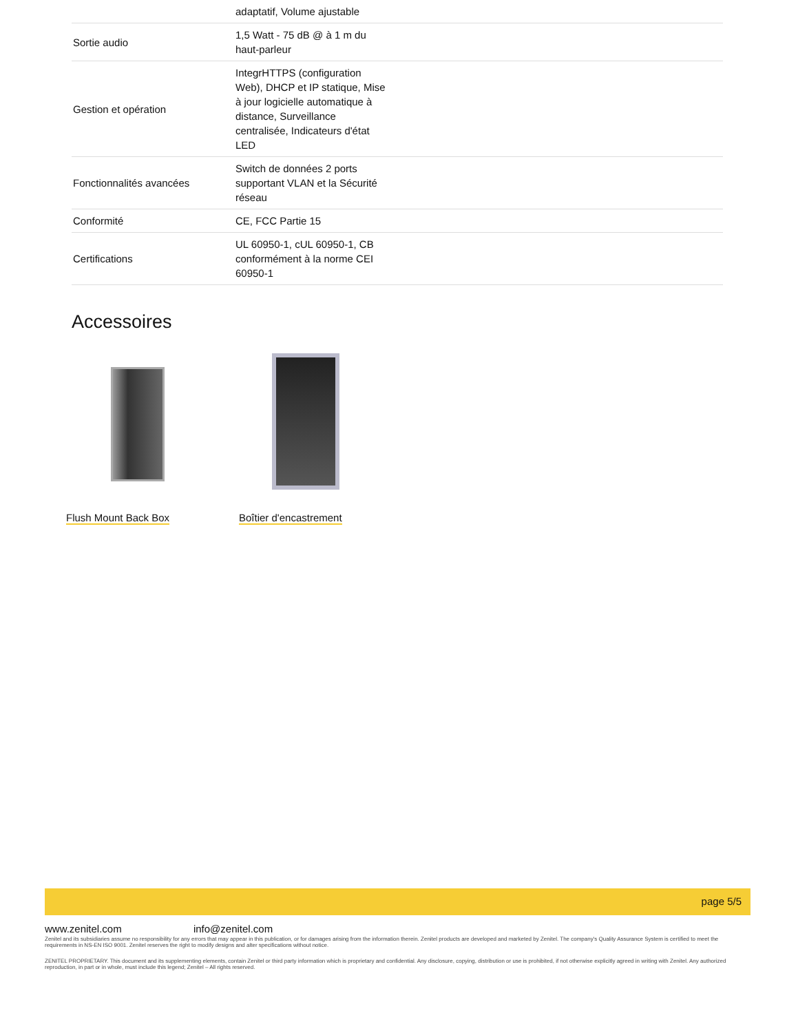| | adaptatif, Volume ajustable | |
| Sortie audio | 1,5 Watt - 75 dB @ à 1 m du haut-parleur | |
| Gestion et opération | IntegrHTTPS (configuration Web), DHCP et IP statique, Mise à jour logicielle automatique à distance, Surveillance centralisée, Indicateurs d'état LED | |
| Fonctionnalités avancées | Switch de données 2 ports supportant VLAN et la Sécurité réseau | |
| Conformité | CE, FCC Partie 15 | |
| Certifications | UL 60950-1, cUL 60950-1, CB conformément à la norme CEI 60950-1 | |
Accessoires
Flush Mount Back Box
Boîtier d'encastrement
page 5/5
www.zenitel.com info@zenitel.com
Zenitel and its subsidiaries assume no responsibility for any errors that may appear in this publication, or for damages arising from the information therein. Zenitel products are developed and marketed by Zenitel. The company's Quality Assurance System is certified to meet the requirements in NS-EN ISO 9001. Zenitel reserves the right to modify designs and alter specifications without notice.
ZENITEL PROPRIETARY. This document and its supplementing elements, contain Zenitel or third party information which is proprietary and confidential. Any disclosure, copying, distribution or use is prohibited, if not otherwise explicitly agreed in writing with Zenitel. Any authorized reproduction, in part or in whole, must include this legend; Zenitel – All rights reserved.